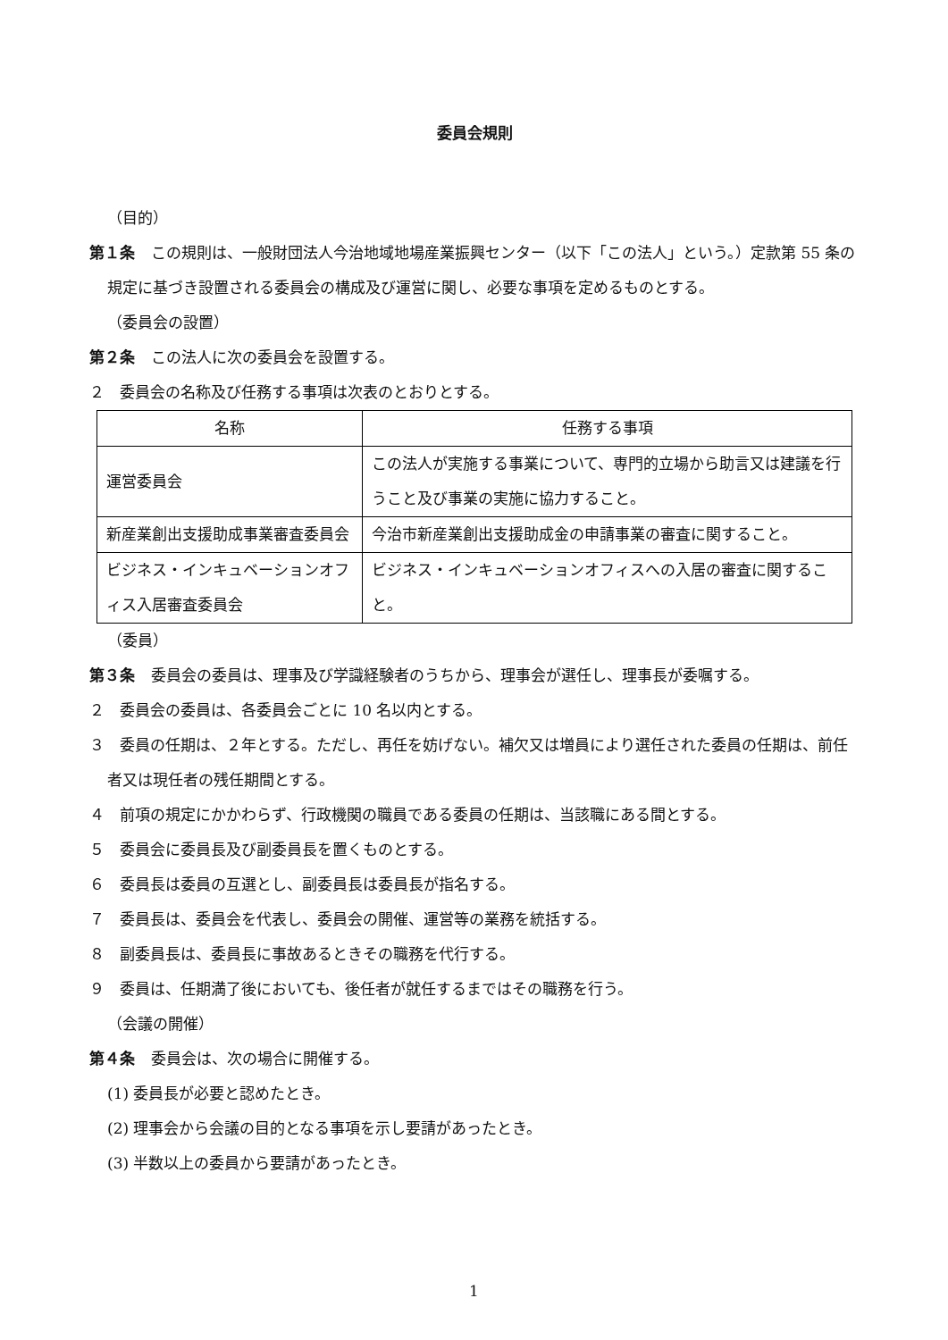委員会規則
（目的）
第１条 この規則は、一般財団法人今治地域地場産業振興センター（以下「この法人」という。）定款第 55 条の規定に基づき設置される委員会の構成及び運営に関し、必要な事項を定めるものとする。
（委員会の設置）
第２条 この法人に次の委員会を設置する。
２　委員会の名称及び任務する事項は次表のとおりとする。
| 名称 | 任務する事項 |
| 運営委員会 | この法人が実施する事業について、専門的立場から助言又は建議を行うこと及び事業の実施に協力すること。 |
| 新産業創出支援助成事業審査委員会 | 今治市新産業創出支援助成金の申請事業の審査に関すること。 |
| ビジネス・インキュベーションオフィス入居審査委員会 | ビジネス・インキュベーションオフィスへの入居の審査に関すること。 |
（委員）
第３条 委員会の委員は、理事及び学識経験者のうちから、理事会が選任し、理事長が委嘱する。
２　委員会の委員は、各委員会ごとに 10 名以内とする。
３　委員の任期は、２年とする。ただし、再任を妨げない。補欠又は増員により選任された委員の任期は、前任者又は現任者の残任期間とする。
４　前項の規定にかかわらず、行政機関の職員である委員の任期は、当該職にある間とする。
５　委員会に委員長及び副委員長を置くものとする。
６　委員長は委員の互選とし、副委員長は委員長が指名する。
７　委員長は、委員会を代表し、委員会の開催、運営等の業務を統括する。
８　副委員長は、委員長に事故あるときその職務を代行する。
９　委員は、任期満了後においても、後任者が就任するまではその職務を行う。
（会議の開催）
第４条 委員会は、次の場合に開催する。
(1) 委員長が必要と認めたとき。
(2) 理事会から会議の目的となる事項を示し要請があったとき。
(3) 半数以上の委員から要請があったとき。
1